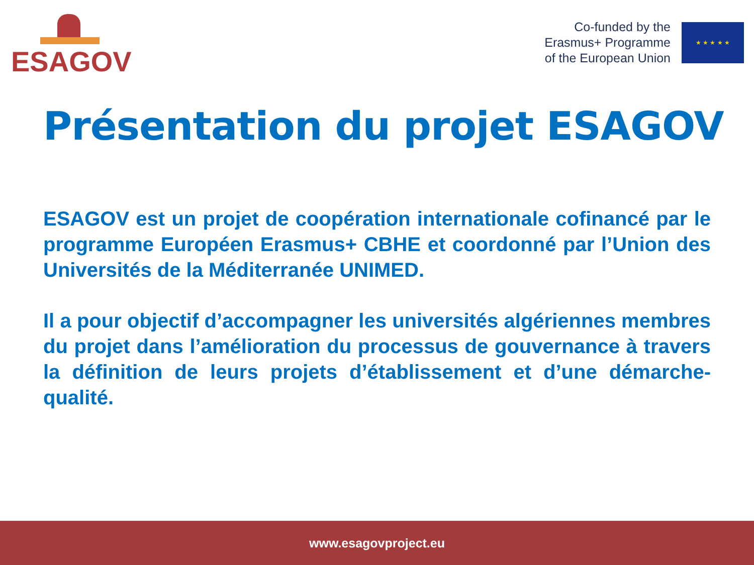ESAGOV
Co-funded by the
Erasmus+ Programme
of the European Union
★ ★ ★ ★ ★
Présentation du projet ESAGOV
ESAGOV est un projet de coopération internationale cofinancé par le programme Européen Erasmus+ CBHE et coordonné par l’Union des Universités de la Méditerranée UNIMED.
Il a pour objectif d’accompagner les universités algériennes membres du projet dans l’amélioration du processus de gouvernance à travers la définition de leurs projets d’établissement et d’une démarche-qualité.
www.esagovproject.eu